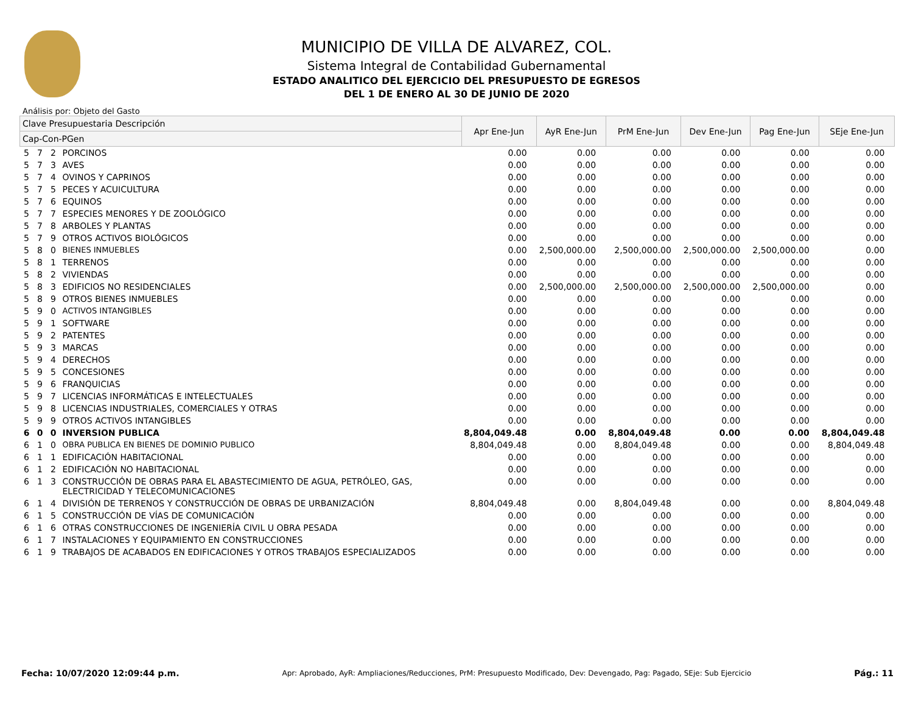MUNICIPIO DE VILLA DE ALVAREZ, COL.
Sistema Integral de Contabilidad Gubernamental
ESTADO ANALITICO DEL EJERCICIO DEL PRESUPUESTO DE EGRESOS
DEL 1 DE ENERO AL 30 DE JUNIO DE 2020
Análisis por: Objeto del Gasto
| Clave Presupuestaria Descripción | | | | Apr Ene-Jun | AyR Ene-Jun | PrM Ene-Jun | Dev Ene-Jun | Pag Ene-Jun | SEje Ene-Jun |
| --- | --- | --- | --- | --- | --- | --- | --- | --- | --- |
| Cap-Con-PGen | | | | | | | | | |
| 5 | 7 | 2 | PORCINOS | 0.00 | 0.00 | 0.00 | 0.00 | 0.00 | 0.00 |
| 5 | 7 | 3 | AVES | 0.00 | 0.00 | 0.00 | 0.00 | 0.00 | 0.00 |
| 5 | 7 | 4 | OVINOS Y CAPRINOS | 0.00 | 0.00 | 0.00 | 0.00 | 0.00 | 0.00 |
| 5 | 7 | 5 | PECES Y ACUICULTURA | 0.00 | 0.00 | 0.00 | 0.00 | 0.00 | 0.00 |
| 5 | 7 | 6 | EQUINOS | 0.00 | 0.00 | 0.00 | 0.00 | 0.00 | 0.00 |
| 5 | 7 | 7 | ESPECIES MENORES Y DE ZOOLÓGICO | 0.00 | 0.00 | 0.00 | 0.00 | 0.00 | 0.00 |
| 5 | 7 | 8 | ARBOLES Y PLANTAS | 0.00 | 0.00 | 0.00 | 0.00 | 0.00 | 0.00 |
| 5 | 7 | 9 | OTROS ACTIVOS BIOLÓGICOS | 0.00 | 0.00 | 0.00 | 0.00 | 0.00 | 0.00 |
| 5 | 8 | 0 | BIENES INMUEBLES | 0.00 | 2,500,000.00 | 2,500,000.00 | 2,500,000.00 | 2,500,000.00 | 0.00 |
| 5 | 8 | 1 | TERRENOS | 0.00 | 0.00 | 0.00 | 0.00 | 0.00 | 0.00 |
| 5 | 8 | 2 | VIVIENDAS | 0.00 | 0.00 | 0.00 | 0.00 | 0.00 | 0.00 |
| 5 | 8 | 3 | EDIFICIOS NO RESIDENCIALES | 0.00 | 2,500,000.00 | 2,500,000.00 | 2,500,000.00 | 2,500,000.00 | 0.00 |
| 5 | 8 | 9 | OTROS BIENES INMUEBLES | 0.00 | 0.00 | 0.00 | 0.00 | 0.00 | 0.00 |
| 5 | 9 | 0 | ACTIVOS INTANGIBLES | 0.00 | 0.00 | 0.00 | 0.00 | 0.00 | 0.00 |
| 5 | 9 | 1 | SOFTWARE | 0.00 | 0.00 | 0.00 | 0.00 | 0.00 | 0.00 |
| 5 | 9 | 2 | PATENTES | 0.00 | 0.00 | 0.00 | 0.00 | 0.00 | 0.00 |
| 5 | 9 | 3 | MARCAS | 0.00 | 0.00 | 0.00 | 0.00 | 0.00 | 0.00 |
| 5 | 9 | 4 | DERECHOS | 0.00 | 0.00 | 0.00 | 0.00 | 0.00 | 0.00 |
| 5 | 9 | 5 | CONCESIONES | 0.00 | 0.00 | 0.00 | 0.00 | 0.00 | 0.00 |
| 5 | 9 | 6 | FRANQUICIAS | 0.00 | 0.00 | 0.00 | 0.00 | 0.00 | 0.00 |
| 5 | 9 | 7 | LICENCIAS INFORMÁTICAS E INTELECTUALES | 0.00 | 0.00 | 0.00 | 0.00 | 0.00 | 0.00 |
| 5 | 9 | 8 | LICENCIAS INDUSTRIALES, COMERCIALES Y OTRAS | 0.00 | 0.00 | 0.00 | 0.00 | 0.00 | 0.00 |
| 5 | 9 | 9 | OTROS ACTIVOS INTANGIBLES | 0.00 | 0.00 | 0.00 | 0.00 | 0.00 | 0.00 |
| 6 | 0 | 0 | INVERSION PUBLICA | 8,804,049.48 | 0.00 | 8,804,049.48 | 0.00 | 0.00 | 8,804,049.48 |
| 6 | 1 | 0 | OBRA PUBLICA EN BIENES DE DOMINIO PUBLICO | 8,804,049.48 | 0.00 | 8,804,049.48 | 0.00 | 0.00 | 8,804,049.48 |
| 6 | 1 | 1 | EDIFICACIÓN HABITACIONAL | 0.00 | 0.00 | 0.00 | 0.00 | 0.00 | 0.00 |
| 6 | 1 | 2 | EDIFICACIÓN NO HABITACIONAL | 0.00 | 0.00 | 0.00 | 0.00 | 0.00 | 0.00 |
| 6 | 1 | 3 | CONSTRUCCIÓN DE OBRAS PARA EL ABASTECIMIENTO DE AGUA, PETRÓLEO, GAS, ELECTRICIDAD Y TELECOMUNICACIONES | 0.00 | 0.00 | 0.00 | 0.00 | 0.00 | 0.00 |
| 6 | 1 | 4 | DIVISIÓN DE TERRENOS Y CONSTRUCCIÓN DE OBRAS DE URBANIZACIÓN | 8,804,049.48 | 0.00 | 8,804,049.48 | 0.00 | 0.00 | 8,804,049.48 |
| 6 | 1 | 5 | CONSTRUCCIÓN DE VÍAS DE COMUNICACIÓN | 0.00 | 0.00 | 0.00 | 0.00 | 0.00 | 0.00 |
| 6 | 1 | 6 | OTRAS CONSTRUCCIONES DE INGENIERÍA CIVIL U OBRA PESADA | 0.00 | 0.00 | 0.00 | 0.00 | 0.00 | 0.00 |
| 6 | 1 | 7 | INSTALACIONES Y EQUIPAMIENTO EN CONSTRUCCIONES | 0.00 | 0.00 | 0.00 | 0.00 | 0.00 | 0.00 |
| 6 | 1 | 9 | TRABAJOS DE ACABADOS EN EDIFICACIONES Y OTROS TRABAJOS ESPECIALIZADOS | 0.00 | 0.00 | 0.00 | 0.00 | 0.00 | 0.00 |
Fecha: 10/07/2020 12:09:44 p.m. Apr: Aprobado, AyR: Ampliaciones/Reducciones, PrM: Presupuesto Modificado, Dev: Devengado, Pag: Pagado, SEje: Sub Ejercicio Pág.: 11